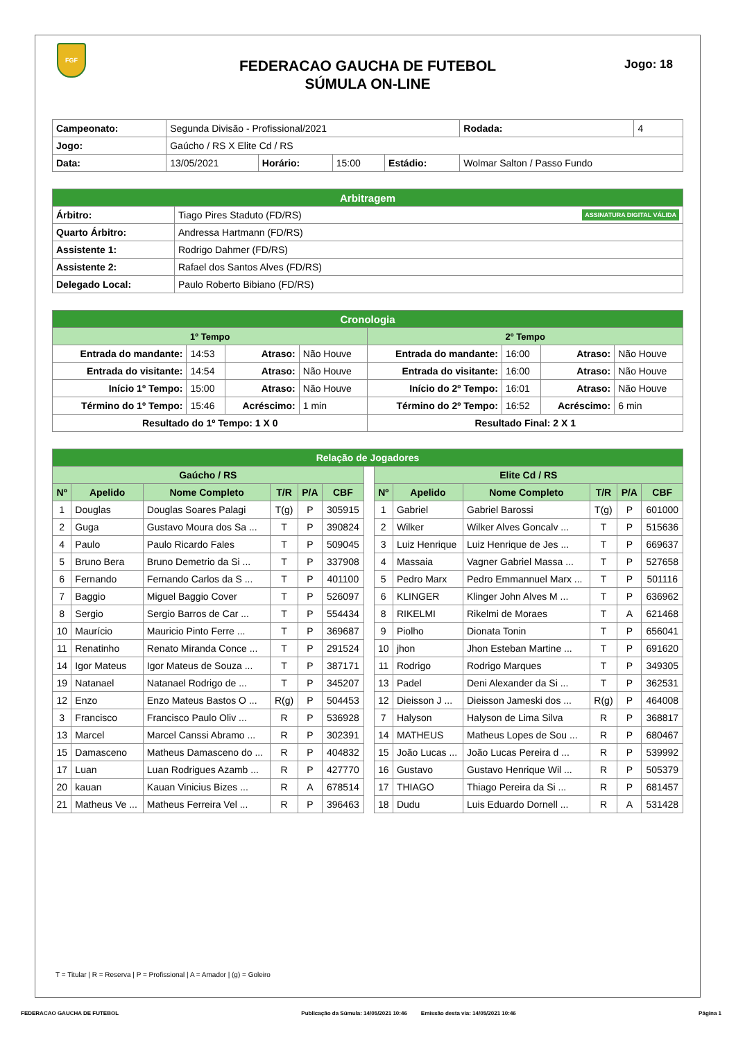FGF
FEDERACAO GAUCHA DE FUTEBOL
SÚMULA ON-LINE
Jogo: 18
| Campeonato: | Segunda Divisão - Profissional/2021 | | | | | Rodada: | 4 |
| Jogo: | Gaúcho / RS X Elite Cd / RS | | | | | | |
| Data: | 13/05/2021 | Horário: | 15:00 | Estádio: | Wolmar Salton / Passo Fundo | | |
| Arbitragem | |
| Árbitro: | Tiago Pires Staduto (FD/RS) ASSINATURA DIGITAL VÁLIDA |
| Quarto Árbitro: | Andressa Hartmann (FD/RS) |
| Assistente 1: | Rodrigo Dahmer (FD/RS) |
| Assistente 2: | Rafael dos Santos Alves (FD/RS) |
| Delegado Local: | Paulo Roberto Bibiano (FD/RS) |
| Cronologia | | | | | | | |
| 1º Tempo | | | | 2º Tempo | | | |
| Entrada do mandante: | 14:53 | Atraso: | Não Houve | Entrada do mandante: | 16:00 | Atraso: | Não Houve |
| Entrada do visitante: | 14:54 | Atraso: | Não Houve | Entrada do visitante: | 16:00 | Atraso: | Não Houve |
| Início 1º Tempo: | 15:00 | Atraso: | Não Houve | Início do 2º Tempo: | 16:01 | Atraso: | Não Houve |
| Término do 1º Tempo: | 15:46 | Acréscimo: | 1 min | Término do 2º Tempo: | 16:52 | Acréscimo: | 6 min |
| Resultado do 1º Tempo: 1 X 0 | | | | Resultado Final: 2 X 1 | | | |
| Relação de Jogadores | | | | | | | | | | | | |
| Gaúcho / RS | | | | | | | Elite Cd / RS | | | | | |
| Nº | Apelido | Nome Completo | T/R | P/A | CBF | | Nº | Apelido | Nome Completo | T/R | P/A | CBF |
| 1 | Douglas | Douglas Soares Palagi | T(g) | P | 305915 | | 1 | Gabriel | Gabriel Barossi | T(g) | P | 601000 |
| 2 | Guga | Gustavo Moura dos Sa ... | T | P | 390824 | | 2 | Wilker | Wilker Alves Goncalv ... | T | P | 515636 |
| 4 | Paulo | Paulo Ricardo Fales | T | P | 509045 | | 3 | Luiz Henrique | Luiz Henrique de Jes ... | T | P | 669637 |
| 5 | Bruno Bera | Bruno Demetrio da Si ... | T | P | 337908 | | 4 | Massaia | Vagner Gabriel Massa ... | T | P | 527658 |
| 6 | Fernando | Fernando Carlos da S ... | T | P | 401100 | | 5 | Pedro Marx | Pedro Emmannuel Marx ... | T | P | 501116 |
| 7 | Baggio | Miguel Baggio Cover | T | P | 526097 | | 6 | KLINGER | Klinger John Alves M ... | T | P | 636962 |
| 8 | Sergio | Sergio Barros de Car ... | T | P | 554434 | | 8 | RIKELMI | Rikelmi de Moraes | T | A | 621468 |
| 10 | Maurício | Mauricio Pinto Ferre ... | T | P | 369687 | | 9 | Piolho | Dionata Tonin | T | P | 656041 |
| 11 | Renatinho | Renato Miranda Conce ... | T | P | 291524 | | 10 | jhon | Jhon Esteban Martine ... | T | P | 691620 |
| 14 | Igor Mateus | Igor Mateus de Souza ... | T | P | 387171 | | 11 | Rodrigo | Rodrigo Marques | T | P | 349305 |
| 19 | Natanael | Natanael Rodrigo de ... | T | P | 345207 | | 13 | Padel | Deni Alexander da Si ... | T | P | 362531 |
| 12 | Enzo | Enzo Mateus Bastos O ... | R(g) | P | 504453 | | 12 | Dieisson J ... | Dieisson Jameski dos ... | R(g) | P | 464008 |
| 3 | Francisco | Francisco Paulo Oliv ... | R | P | 536928 | | 7 | Halyson | Halyson de Lima Silva | R | P | 368817 |
| 13 | Marcel | Marcel Canssi Abramo ... | R | P | 302391 | | 14 | MATHEUS | Matheus Lopes de Sou ... | R | P | 680467 |
| 15 | Damasceno | Matheus Damasceno do ... | R | P | 404832 | | 15 | João Lucas ... | João Lucas Pereira d ... | R | P | 539992 |
| 17 | Luan | Luan Rodrigues Azamb ... | R | P | 427770 | | 16 | Gustavo | Gustavo Henrique Wil ... | R | P | 505379 |
| 20 | kauan | Kauan Vinicius Bizes ... | R | A | 678514 | | 17 | THIAGO | Thiago Pereira da Si ... | R | P | 681457 |
| 21 | Matheus Ve ... | Matheus Ferreira Vel ... | R | P | 396463 | | 18 | Dudu | Luis Eduardo Dornell ... | R | A | 531428 |
T = Titular | R = Reserva | P = Profissional | A = Amador | (g) = Goleiro
FEDERACAO GAUCHA DE FUTEBOL Publicação da Súmula: 14/05/2021 10:46 Emissão desta via: 14/05/2021 10:46 Página 1